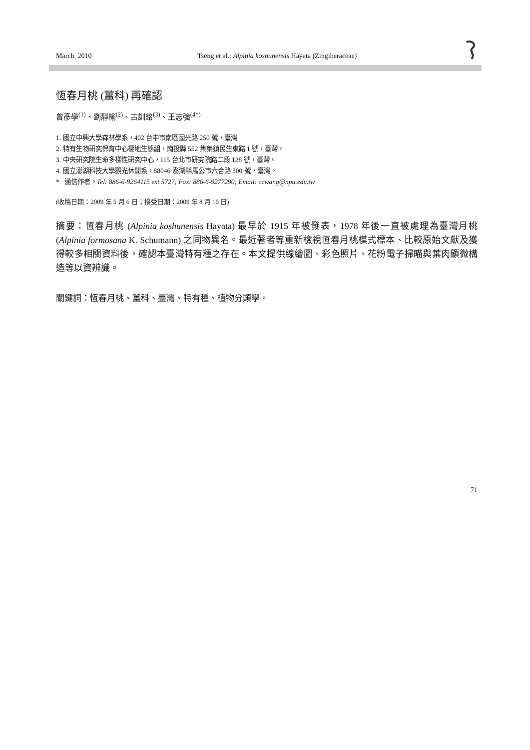March, 2010 Tseng et al.: Alpinia koshunensis Hayata (Zingiberaceae)
恆春月桃 (薑科) 再確認
曾彥學<sup>(1)</sup>、劉靜榆<sup>(2)</sup>、古訓銘<sup>(3)</sup>、王志強<sup>(4*)</sup>
1. 國立中興大學森林學系，402 台中市南區國光路 250 號，臺灣
2. 特有生物研究保育中心棲地生態組，南投縣 552 集集鎮民生東路 1 號，臺灣。
3. 中央研究院生命多樣性研究中心，115 台北市研究院路二段 128 號，臺灣。
4. 國立澎湖科技大學觀光休閒系，88046 澎湖縣馬公市六合路 300 號，臺灣。
* 通信作者。Tel: 886-6-9264115 ext 5727; Fax: 886-6-9277290; Email: ccwang@npu.edu.tw
(收稿日期：2009 年 5 月 6 日；接受日期：2009 年 8 月 10 日)
摘要：恆春月桃 (Alpinia koshunensis Hayata) 最早於 1915 年被發表，1978 年後一直被處理為臺灣月桃 (Alpinia formosana K. Schumann) 之同物異名。最近著者等重新檢視恆春月桃模式標本、比較原始文獻及獲得較多相關資料後，確認本臺灣特有種之存在。本文提供線繪圖、彩色照片、花粉電子掃瞄與葉肉顯微構造等以資辨識。
關鍵詞：恆春月桃、薑科、臺灣、特有種、植物分類學。
71